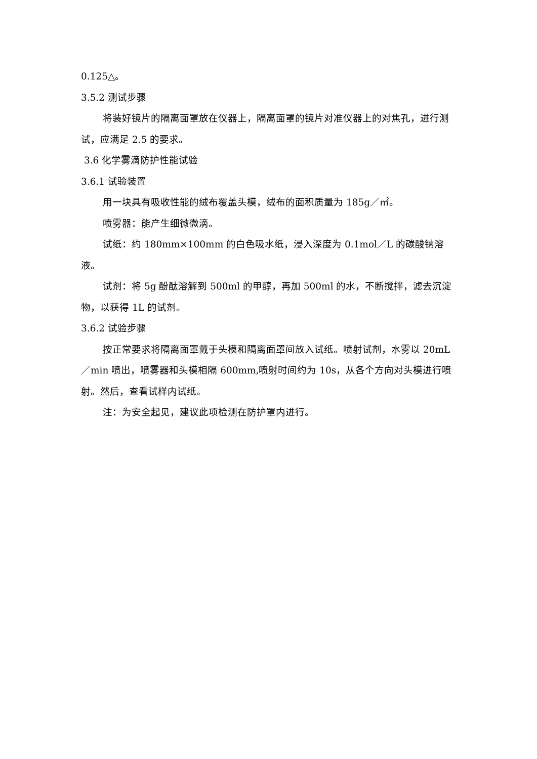0.125△。
3.5.2 测试步骤
将装好镜片的隔离面罩放在仪器上，隔离面罩的镜片对准仪器上的对焦孔，进行测试，应满足 2.5 的要求。
3.6 化学雾滴防护性能试验
3.6.1 试验装置
用一块具有吸收性能的绒布覆盖头模，绒布的面积质量为 185g／㎡。
喷雾器：能产生细微微滴。
试纸：约 180mm×100mm 的白色吸水纸，浸入深度为 0.1mol／L 的碳酸钠溶液。
试剂：将 5g 酚酞溶解到 500ml 的甲醇，再加 500ml 的水，不断搅拌，滤去沉淀物，以获得 1L 的试剂。
3.6.2 试验步骤
按正常要求将隔离面罩戴于头模和隔离面罩间放入试纸。喷射试剂，水雾以 20mL／min 喷出，喷雾器和头模相隔 600mm,喷射时间约为 10s，从各个方向对头模进行喷射。然后，查看试样内试纸。
注：为安全起见，建议此项检测在防护罩内进行。